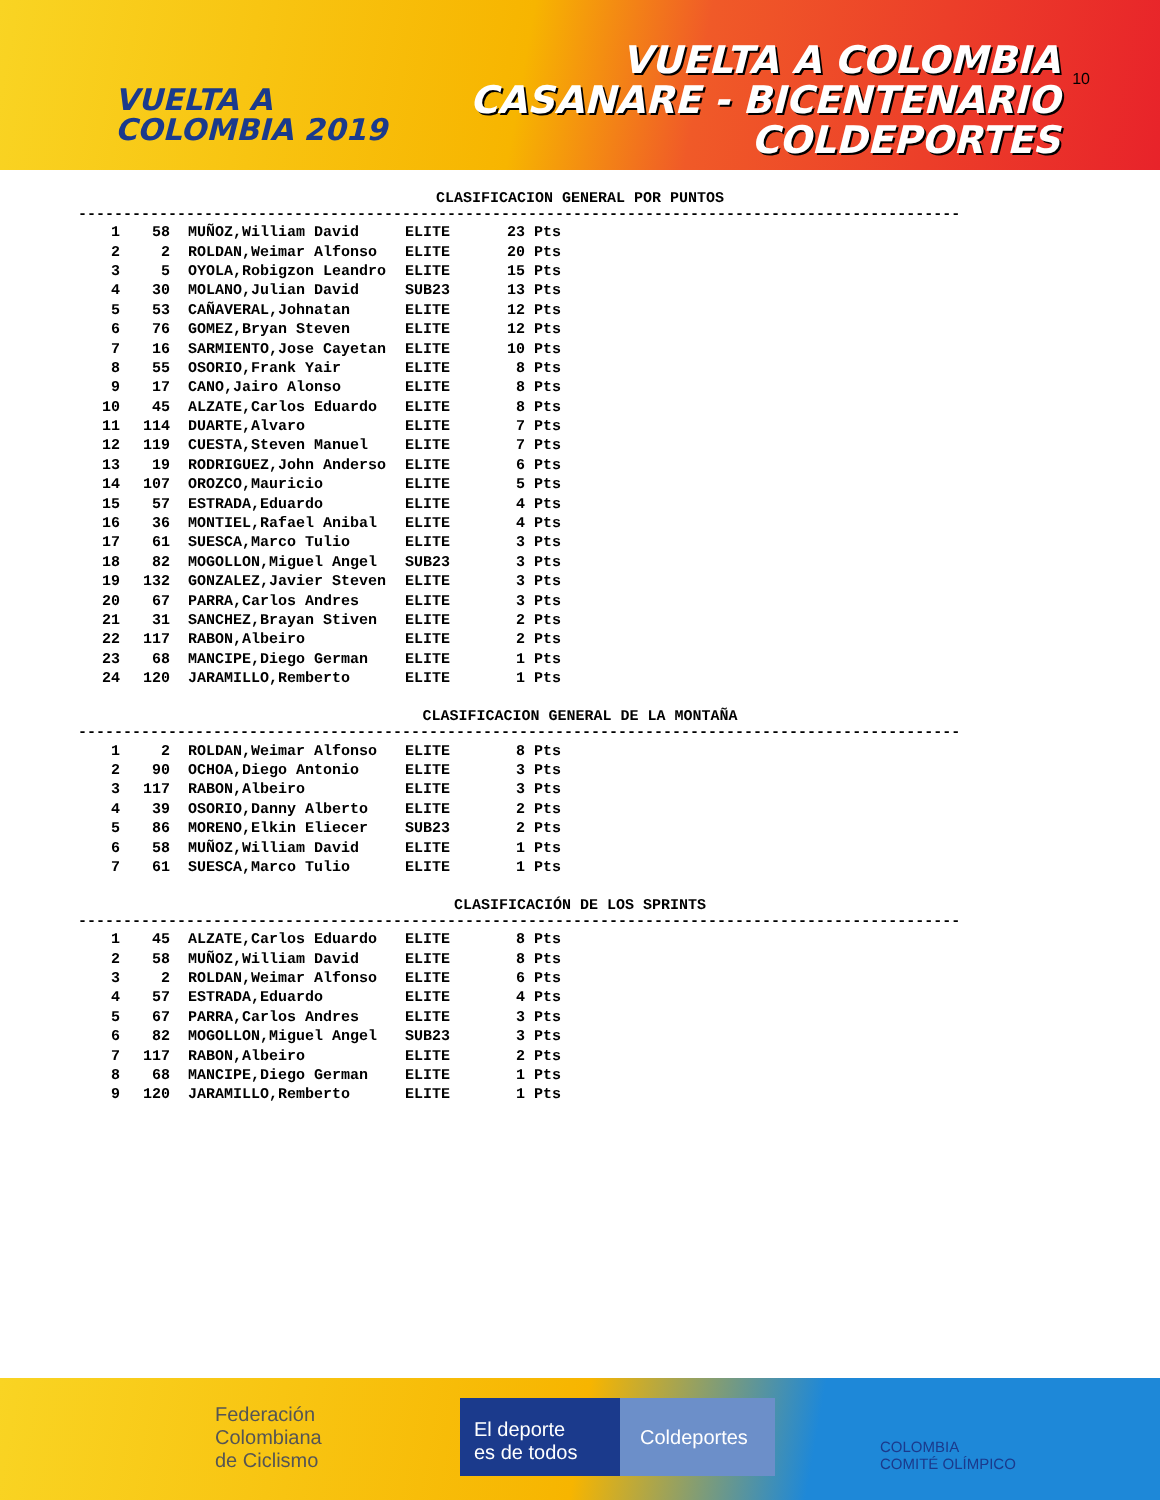VUELTA A
COLOMBIA 2019
VUELTA A COLOMBIA
CASANARE - BICENTENARIO
COLDEPORTES
10
CLASIFICACION GENERAL POR PUNTOS
--------------------------------------------------------------------------------------------------
| 1 | 58 | MUÑOZ,William David | ELITE | 23 | Pts |
| 2 | 2 | ROLDAN,Weimar Alfonso | ELITE | 20 | Pts |
| 3 | 5 | OYOLA,Robigzon Leandro | ELITE | 15 | Pts |
| 4 | 30 | MOLANO,Julian David | SUB23 | 13 | Pts |
| 5 | 53 | CAÑAVERAL,Johnatan | ELITE | 12 | Pts |
| 6 | 76 | GOMEZ,Bryan Steven | ELITE | 12 | Pts |
| 7 | 16 | SARMIENTO,Jose Cayetan | ELITE | 10 | Pts |
| 8 | 55 | OSORIO,Frank Yair | ELITE | 8 | Pts |
| 9 | 17 | CANO,Jairo Alonso | ELITE | 8 | Pts |
| 10 | 45 | ALZATE,Carlos Eduardo | ELITE | 8 | Pts |
| 11 | 114 | DUARTE,Alvaro | ELITE | 7 | Pts |
| 12 | 119 | CUESTA,Steven Manuel | ELITE | 7 | Pts |
| 13 | 19 | RODRIGUEZ,John Anderso | ELITE | 6 | Pts |
| 14 | 107 | OROZCO,Mauricio | ELITE | 5 | Pts |
| 15 | 57 | ESTRADA,Eduardo | ELITE | 4 | Pts |
| 16 | 36 | MONTIEL,Rafael Anibal | ELITE | 4 | Pts |
| 17 | 61 | SUESCA,Marco Tulio | ELITE | 3 | Pts |
| 18 | 82 | MOGOLLON,Miguel Angel | SUB23 | 3 | Pts |
| 19 | 132 | GONZALEZ,Javier Steven | ELITE | 3 | Pts |
| 20 | 67 | PARRA,Carlos Andres | ELITE | 3 | Pts |
| 21 | 31 | SANCHEZ,Brayan Stiven | ELITE | 2 | Pts |
| 22 | 117 | RABON,Albeiro | ELITE | 2 | Pts |
| 23 | 68 | MANCIPE,Diego German | ELITE | 1 | Pts |
| 24 | 120 | JARAMILLO,Remberto | ELITE | 1 | Pts |
CLASIFICACION GENERAL DE LA MONTAÑA
--------------------------------------------------------------------------------------------------
| 1 | 2 | ROLDAN,Weimar Alfonso | ELITE | 8 | Pts |
| 2 | 90 | OCHOA,Diego Antonio | ELITE | 3 | Pts |
| 3 | 117 | RABON,Albeiro | ELITE | 3 | Pts |
| 4 | 39 | OSORIO,Danny Alberto | ELITE | 2 | Pts |
| 5 | 86 | MORENO,Elkin Eliecer | SUB23 | 2 | Pts |
| 6 | 58 | MUÑOZ,William David | ELITE | 1 | Pts |
| 7 | 61 | SUESCA,Marco Tulio | ELITE | 1 | Pts |
CLASIFICACIÓN DE LOS SPRINTS
--------------------------------------------------------------------------------------------------
| 1 | 45 | ALZATE,Carlos Eduardo | ELITE | 8 | Pts |
| 2 | 58 | MUÑOZ,William David | ELITE | 8 | Pts |
| 3 | 2 | ROLDAN,Weimar Alfonso | ELITE | 6 | Pts |
| 4 | 57 | ESTRADA,Eduardo | ELITE | 4 | Pts |
| 5 | 67 | PARRA,Carlos Andres | ELITE | 3 | Pts |
| 6 | 82 | MOGOLLON,Miguel Angel | SUB23 | 3 | Pts |
| 7 | 117 | RABON,Albeiro | ELITE | 2 | Pts |
| 8 | 68 | MANCIPE,Diego German | ELITE | 1 | Pts |
| 9 | 120 | JARAMILLO,Remberto | ELITE | 1 | Pts |
Federación
Colombiana
de Ciclismo
El deporte
es de todos
Coldeportes
COLOMBIA
COMITÉ OLÍMPICO